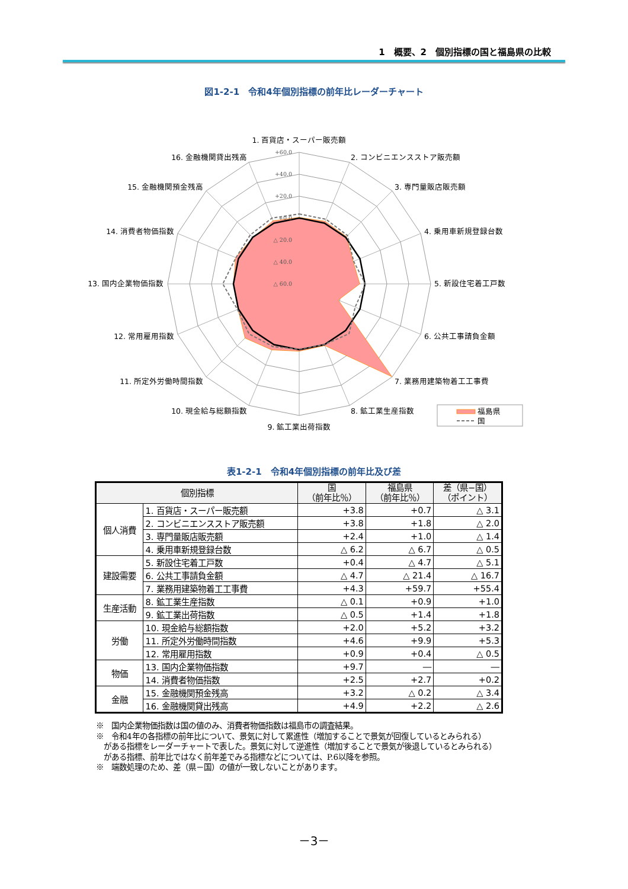1　概要、2　個別指標の国と福島県の比較
図1-2-1　令和4年個別指標の前年比レーダーチャート
+60.0
+40.0
+20.0
+0.0
△ 20.0
△ 40.0
△ 60.0
1. 百貨店・スーパー販売額
2. コンビニエンスストア販売額
3. 専門量販店販売額
4. 乗用車新規登録台数
5. 新設住宅着工戸数
6. 公共工事請負金額
7. 業務用建築物着工工事費
8. 鉱工業生産指数
9. 鉱工業出荷指数
10. 現金給与総額指数
11. 所定外労働時間指数
12. 常用雇用指数
13. 国内企業物価指数
14. 消費者物価指数
15. 金融機関預金残高
16. 金融機関貸出残高
福島県
国
表1-2-1　令和4年個別指標の前年比及び差
| 個別指標 | | 国 （前年比％） | 福島県 （前年比％） | 差（県−国） （ポイント） |
| --- | --- | --- | --- | --- |
| 個人消費 | 1. 百貨店・スーパー販売額 | +3.8 | +0.7 | △ 3.1 |
| | 2. コンビニエンスストア販売額 | +3.8 | +1.8 | △ 2.0 |
| | 3. 専門量販店販売額 | +2.4 | +1.0 | △ 1.4 |
| | 4. 乗用車新規登録台数 | △ 6.2 | △ 6.7 | △ 0.5 |
| 建設需要 | 5. 新設住宅着工戸数 | +0.4 | △ 4.7 | △ 5.1 |
| | 6. 公共工事請負金額 | △ 4.7 | △ 21.4 | △ 16.7 |
| | 7. 業務用建築物着工工事費 | +4.3 | +59.7 | +55.4 |
| 生産活動 | 8. 鉱工業生産指数 | △ 0.1 | +0.9 | +1.0 |
| | 9. 鉱工業出荷指数 | △ 0.5 | +1.4 | +1.8 |
| 労働 | 10. 現金給与総額指数 | +2.0 | +5.2 | +3.2 |
| | 11. 所定外労働時間指数 | +4.6 | +9.9 | +5.3 |
| | 12. 常用雇用指数 | +0.9 | +0.4 | △ 0.5 |
| 物価 | 13. 国内企業物価指数 | +9.7 | ― | ― |
| | 14. 消費者物価指数 | +2.5 | +2.7 | +0.2 |
| 金融 | 15. 金融機関預金残高 | +3.2 | △ 0.2 | △ 3.4 |
| | 16. 金融機関貸出残高 | +4.9 | +2.2 | △ 2.6 |
※　国内企業物価指数は国の値のみ、消費者物価指数は福島市の調査結果。
※　令和4年の各指標の前年比について、景気に対して累進性（増加することで景気が回復しているとみられる）
がある指標をレーダーチャートで表した。景気に対して逆進性（増加することで景気が後退しているとみられる）
がある指標、前年比ではなく前年差でみる指標などについては、P.6以降を参照。
※　端数処理のため、差（県－国）の値が一致しないことがあります。
－3－